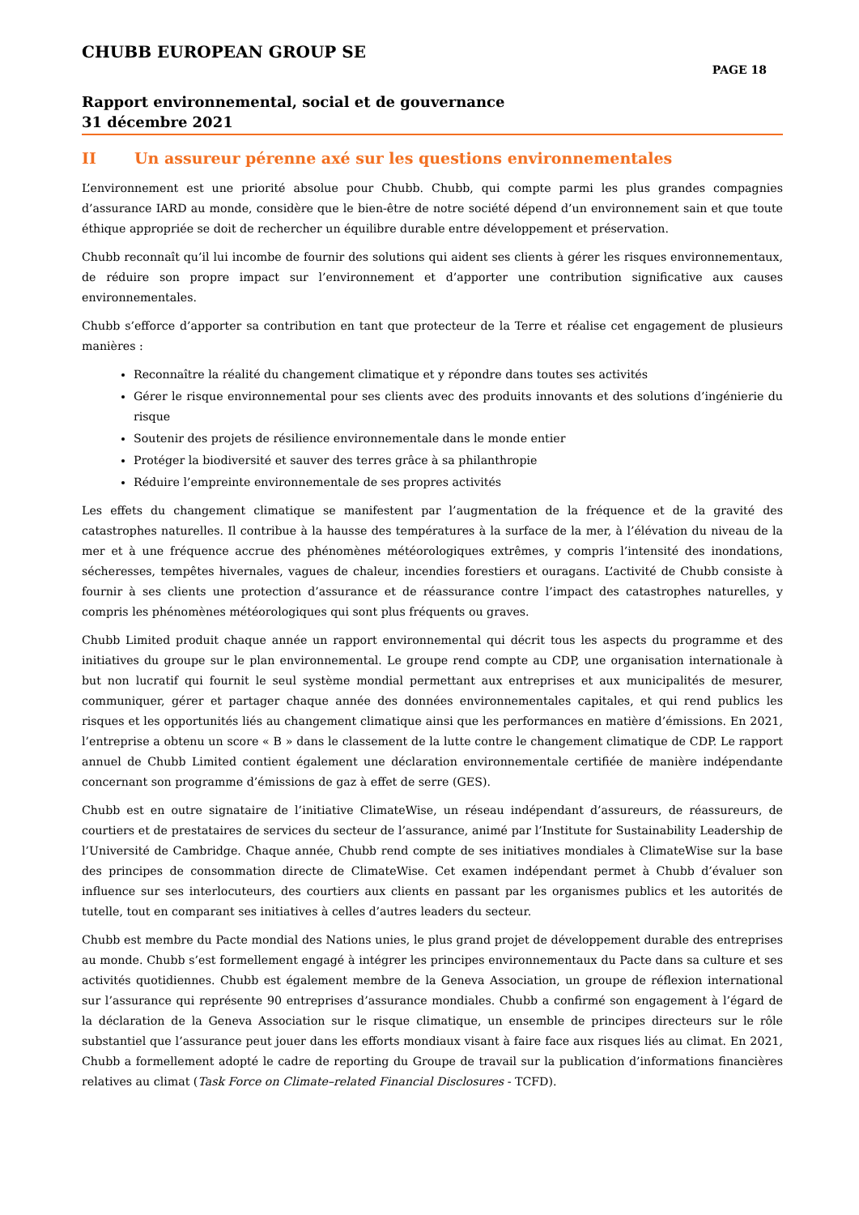CHUBB EUROPEAN GROUP SE
PAGE 18
Rapport environnemental, social et de gouvernance
31 décembre 2021
II Un assureur pérenne axé sur les questions environnementales
L’environnement est une priorité absolue pour Chubb. Chubb, qui compte parmi les plus grandes compagnies d’assurance IARD au monde, considère que le bien-être de notre société dépend d’un environnement sain et que toute éthique appropriée se doit de rechercher un équilibre durable entre développement et préservation.
Chubb reconnaît qu’il lui incombe de fournir des solutions qui aident ses clients à gérer les risques environnementaux, de réduire son propre impact sur l’environnement et d’apporter une contribution significative aux causes environnementales.
Chubb s’efforce d’apporter sa contribution en tant que protecteur de la Terre et réalise cet engagement de plusieurs manières :
Reconnaître la réalité du changement climatique et y répondre dans toutes ses activités
Gérer le risque environnemental pour ses clients avec des produits innovants et des solutions d’ingénierie du risque
Soutenir des projets de résilience environnementale dans le monde entier
Protéger la biodiversité et sauver des terres grâce à sa philanthropie
Réduire l’empreinte environnementale de ses propres activités
Les effets du changement climatique se manifestent par l’augmentation de la fréquence et de la gravité des catastrophes naturelles. Il contribue à la hausse des températures à la surface de la mer, à l’élévation du niveau de la mer et à une fréquence accrue des phénomènes météorologiques extrêmes, y compris l’intensité des inondations, sécheresses, tempêtes hivernales, vagues de chaleur, incendies forestiers et ouragans. L’activité de Chubb consiste à fournir à ses clients une protection d’assurance et de réassurance contre l’impact des catastrophes naturelles, y compris les phénomènes météorologiques qui sont plus fréquents ou graves.
Chubb Limited produit chaque année un rapport environnemental qui décrit tous les aspects du programme et des initiatives du groupe sur le plan environnemental. Le groupe rend compte au CDP, une organisation internationale à but non lucratif qui fournit le seul système mondial permettant aux entreprises et aux municipalités de mesurer, communiquer, gérer et partager chaque année des données environnementales capitales, et qui rend publics les risques et les opportunités liés au changement climatique ainsi que les performances en matière d’émissions. En 2021, l’entreprise a obtenu un score « B » dans le classement de la lutte contre le changement climatique de CDP. Le rapport annuel de Chubb Limited contient également une déclaration environnementale certifiée de manière indépendante concernant son programme d’émissions de gaz à effet de serre (GES).
Chubb est en outre signataire de l’initiative ClimateWise, un réseau indépendant d’assureurs, de réassureurs, de courtiers et de prestataires de services du secteur de l’assurance, animé par l’Institute for Sustainability Leadership de l’Université de Cambridge. Chaque année, Chubb rend compte de ses initiatives mondiales à ClimateWise sur la base des principes de consommation directe de ClimateWise. Cet examen indépendant permet à Chubb d’évaluer son influence sur ses interlocuteurs, des courtiers aux clients en passant par les organismes publics et les autorités de tutelle, tout en comparant ses initiatives à celles d’autres leaders du secteur.
Chubb est membre du Pacte mondial des Nations unies, le plus grand projet de développement durable des entreprises au monde. Chubb s’est formellement engagé à intégrer les principes environnementaux du Pacte dans sa culture et ses activités quotidiennes. Chubb est également membre de la Geneva Association, un groupe de réflexion international sur l’assurance qui représente 90 entreprises d’assurance mondiales. Chubb a confirmé son engagement à l’égard de la déclaration de la Geneva Association sur le risque climatique, un ensemble de principes directeurs sur le rôle substantiel que l’assurance peut jouer dans les efforts mondiaux visant à faire face aux risques liés au climat. En 2021, Chubb a formellement adopté le cadre de reporting du Groupe de travail sur la publication d’informations financières relatives au climat (Task Force on Climate–related Financial Disclosures - TCFD).